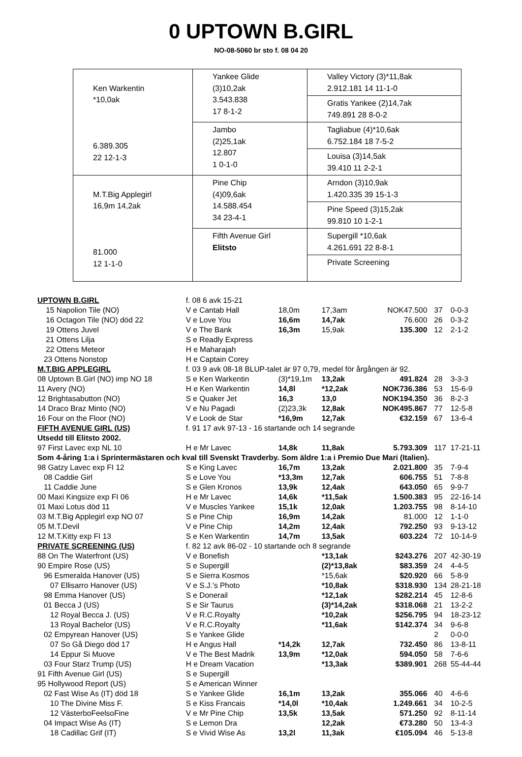0 UPTOWN B.GIRL
NO-08-5060 br sto f. 08 04 20
| Ken Warkentin *10,0ak 6.389.305 22 12-1-3 | Yankee Glide (3)10,2ak 3.543.838 17 8-1-2 | Valley Victory (3)*11,8ak 2.912.181 14 11-1-0 |
| | | Gratis Yankee (2)14,7ak 749.891 28 8-0-2 |
| | Jambo (2)25,1ak 12.807 1 0-1-0 | Tagliabue (4)*10,6ak 6.752.184 18 7-5-2 |
| | | Louisa (3)14,5ak 39.410 11 2-2-1 |
| M.T.Big Applegirl 16,9m 14,2ak 81.000 12 1-1-0 | Pine Chip (4)09,6ak 14.588.454 34 23-4-1 | Arndon (3)10,9ak 1.420.335 39 15-1-3 |
| | | Pine Speed (3)15,2ak 99.810 10 1-2-1 |
| | Fifth Avenue Girl Elitsto | Supergill *10,6ak 4.261.691 22 8-8-1 |
| | | Private Screening |
| UPTOWN B.GIRL | f. 08 6 avk 15-21 | | | | | |
| 15 Napolion Tile (NO) | V e Cantab Hall | 18,0m | 17,3am | NOK47.500 | 37 | 0-0-3 |
| 16 Octagon Tile (NO) död 22 | V e Love You | 16,6m | 14,7ak | 76.600 | 26 | 0-3-2 |
| 19 Ottens Juvel | V e The Bank | 16,3m | 15,9ak | 135.300 | 12 | 2-1-2 |
| 21 Ottens Lilja | S e Readly Express | | | | | |
| 22 Ottens Meteor | H e Maharajah | | | | | |
| 23 Ottens Nonstop | H e Captain Corey | | | | | |
| M.T.BIG APPLEGIRL | f. 03 9 avk 08-18 BLUP-talet är 97 0,79, medel för årgången är 92. | | | | | |
| 08 Uptown B.Girl (NO) imp NO 18 | S e Ken Warkentin | (3)*19,1m | 13,2ak | 491.824 | 28 | 3-3-3 |
| 11 Avery (NO) | H e Ken Warkentin | 14,8l | *12,2ak | NOK736.386 | 53 | 15-6-9 |
| 12 Brightasabutton (NO) | S e Quaker Jet | 16,3 | 13,0 | NOK194.350 | 36 | 8-2-3 |
| 14 Draco Braz Minto (NO) | V e Nu Pagadi | (2)23,3k | 12,8ak | NOK495.867 | 77 | 12-5-8 |
| 16 Four on the Floor (NO) | V e Look de Star | *16,9m | 12,7ak | €32.159 | 67 | 13-6-4 |
| FIFTH AVENUE GIRL (US) | f. 91 17 avk 97-13 - 16 startande och 14 segrande | | | | | |
| Utsedd till Elitsto 2002. | | | | | | |
| 97 First Lavec exp NL 10 | H e Mr Lavec | 14,8k | 11,8ak | 5.793.309 | 117 | 17-21-11 |
| Som 4-åring 1:a i Sprintermästaren och kval till Svenskt Travderby. Som äldre 1:a i Premio Due Mari (Italien). | | | | | | |
| 98 Gatzy Lavec exp FI 12 | S e King Lavec | 16,7m | 13,2ak | 2.021.800 | 35 | 7-9-4 |
| 08 Caddie Girl | S e Love You | *13,3m | 12,7ak | 606.755 | 51 | 7-8-8 |
| 11 Caddie June | S e Glen Kronos | 13,9k | 12,4ak | 643.050 | 65 | 9-9-7 |
| 00 Maxi Kingsize exp FI 06 | H e Mr Lavec | 14,6k | *11,5ak | 1.500.383 | 95 | 22-16-14 |
| 01 Maxi Lotus död 11 | V e Muscles Yankee | 15,1k | 12,0ak | 1.203.755 | 98 | 8-14-10 |
| 03 M.T.Big Applegirl exp NO 07 | S e Pine Chip | 16,9m | 14,2ak | 81.000 | 12 | 1-1-0 |
| 05 M.T.Devil | V e Pine Chip | 14,2m | 12,4ak | 792.250 | 93 | 9-13-12 |
| 12 M.T.Kitty exp FI 13 | S e Ken Warkentin | 14,7m | 13,5ak | 603.224 | 72 | 10-14-9 |
| PRIVATE SCREENING (US) | f. 82 12 avk 86-02 - 10 startande och 8 segrande | | | | | |
| 88 On The Waterfront (US) | V e Bonefish | | *13,1ak | $243.276 | 207 | 42-30-19 |
| 90 Empire Rose (US) | S e Supergill | | (2)*13,8ak | $83.359 | 24 | 4-4-5 |
| 96 Esmeralda Hanover (US) | S e Sierra Kosmos | | *15,6ak | $20.920 | 66 | 5-8-9 |
| 07 Ellisarro Hanover (US) | V e S.J.'s Photo | | *10,8ak | $318.930 | 134 | 28-21-18 |
| 98 Emma Hanover (US) | S e Donerail | | *12,1ak | $282.214 | 45 | 12-8-6 |
| 01 Becca J (US) | S e Sir Taurus | | (3)*14,2ak | $318.068 | 21 | 13-2-2 |
| 12 Royal Becca J. (US) | V e R.C.Royalty | | *10,2ak | $256.795 | 94 | 18-23-12 |
| 13 Royal Bachelor (US) | V e R.C.Royalty | | *11,6ak | $142.374 | 34 | 9-6-8 |
| 02 Empyrean Hanover (US) | S e Yankee Glide | | | | 2 | 0-0-0 |
| 07 So Gå Diego död 17 | H e Angus Hall | *14,2k | 12,7ak | 732.450 | 86 | 13-8-11 |
| 14 Eppur Si Muove | V e The Best Madrik | 13,9m | *12,0ak | 594.050 | 58 | 7-6-6 |
| 03 Four Starz Trump (US) | H e Dream Vacation | | *13,3ak | $389.901 | 268 | 55-44-44 |
| 91 Fifth Avenue Girl (US) | S e Supergill | | | | | |
| 95 Hollywood Report (US) | S e American Winner | | | | | |
| 02 Fast Wise As (IT) död 18 | S e Yankee Glide | 16,1m | 13,2ak | 355.066 | 40 | 4-6-6 |
| 10 The Divine Miss F. | S e Kiss Francais | *14,0l | *10,4ak | 1.249.661 | 34 | 10-2-5 |
| 12 VästerboFeelsoFine | V e Mr Pine Chip | 13,5k | 13,5ak | 571.250 | 92 | 8-11-14 |
| 04 Impact Wise As (IT) | S e Lemon Dra | | 12,2ak | €73.280 | 50 | 13-4-3 |
| 18 Cadillac Grif (IT) | S e Vivid Wise As | 13,2l | 11,3ak | €105.094 | 46 | 5-13-8 |